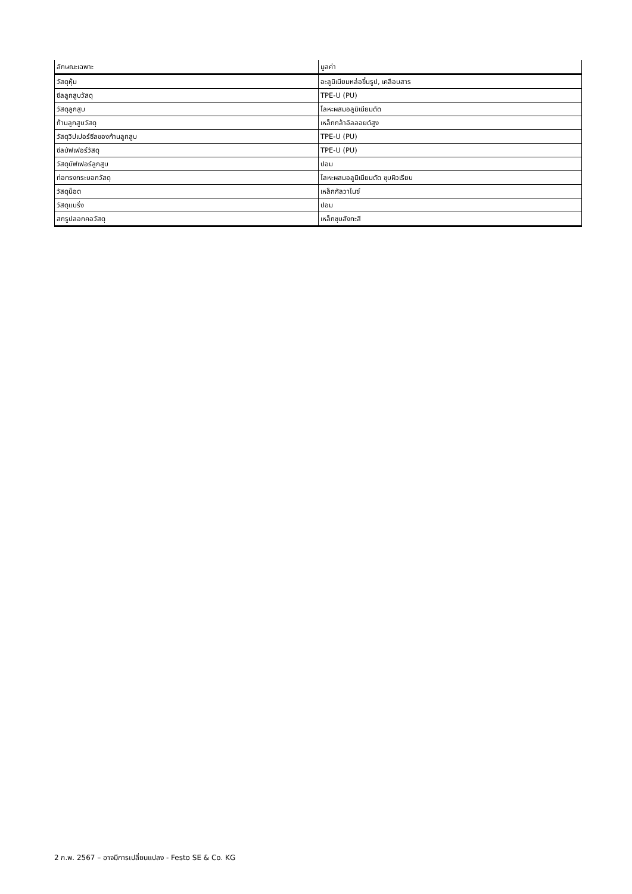| ลักษณะเฉพาะ | มูลค่า |
| --- | --- |
| วัสดุหุ้ม | อะลูมิเนียมหล่อขึ้นรูป, เคลือบสาร |
| ซีลลูกสูบวัสดุ | TPE-U (PU) |
| วัสดุลูกสูบ | โลหะผสมอลูมิเนียมดัด |
| ก้านลูกสูบวัสดุ | เหล็กกล้าอัลลอยด์สูง |
| วัสดุวิปเปอร์ซีลของก้านลูกสูบ | TPE-U (PU) |
| ซีลบัฟเฟอร์วัสดุ | TPE-U (PU) |
| วัสดุบัฟเฟอร์ลูกสูบ | ปอม |
| ท่อทรงกระบอกวัสดุ | โลหะผสมอลูมิเนียมดัด ชุบผิวเรียบ |
| วัสดุน็อต | เหล็กกัลวาไนซ์ |
| วัสดุแบริ่ง | ปอม |
| สกรูปลอกคอวัสดุ | เหล็กชุบสังกะสี |
2 ก.พ. 2567 – อาจมีการเปลี่ยนแปลง - Festo SE & Co. KG